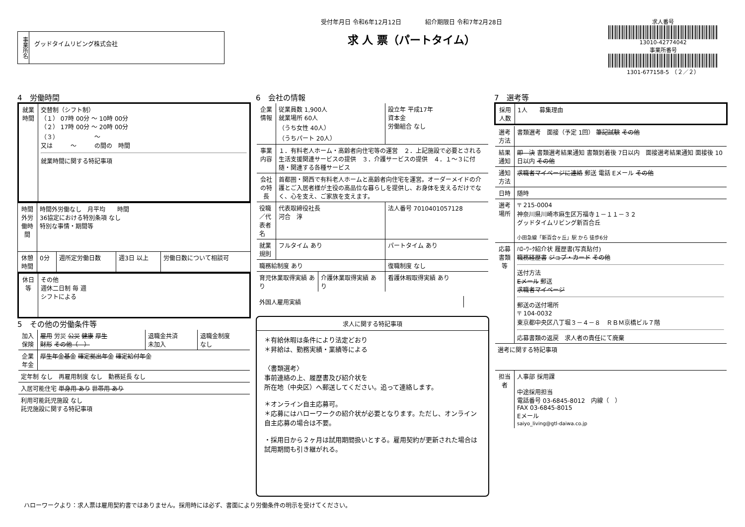事業所名
グッドタイムリビング株式会社
受付年月日 令和6年12月12日　　　　紹介期限日 令和7年2月28日
求 人 票（パートタイム）
求人番号
13010-42774042
事業所番号
1301-677158-5　（２／２）
4　労働時間
| 就業時間 | 交替制（シフト制） （１） 07時 00分 ～ 10時 00分 （２） 17時 00分 ～ 20時 00分 （３） ～ 又は ～ の間の 時間 就業時間に関する特記事項 |
| 時間外労働時間 | 時間外労働なし 月平均 時間 36協定における特別条項 なし 特別な事情・期間等 | | | |
| 休憩時間 | 0分 | 週所定労働日数 | 週3日 以上 | 労働日数について相談可 |
| 休日等 | その他 週休二日制 毎 週 シフトによる |
5　その他の労働条件等
| 加入保険 | 雇用 労災 公災 健康 厚生 財形 その他（ ） | 退職金共済 未加入 | 退職金制度 なし |
| 企業年金 | 厚生年金基金 確定拠出年金 確定給付年金 | | |
| 定年制 なし 再雇用制度 なし 勤務延長 なし | | | |
| 入居可能住宅 単身用 あり 世帯用 あり | | | |
| 利用可能託児施設 なし 託児施設に関する特記事項 | | | |
6　会社の情報
| 企業情報 | 従業員数 1,900人 就業場所 60人 （うち女性 40人） （うちパート 20人） | | 設立年 平成17年 資本金 労働組合 なし |
| 事業内容 | １．有料老人ホーム・高齢者向住宅等の運営 ２．上記施設で必要とされる生活支援関連サービスの提供 ３．介護サービスの提供 ４．１～３に付随・関連する各種サービス | | |
| 会社の特長 | 首都圏・関西で有料老人ホームと高齢者向住宅を運営。オーダーメイドの介護とご入居者様が主役の高品位な暮らしを提供し、お身体を支えるだけでなく、心を支え、ご家族を支えます。 | | |
| 役職／代表者名 | 代表取締役社長 河合 淳 | | 法人番号 7010401057128 |
| 就業規則 | フルタイム あり | | パートタイム あり |
| 職務給制度 あり | | | 復職制度 なし |
| 育児休業取得実績 あり | | 介護休業取得実績 あり | 看護休暇取得実績 あり |
| 外国人雇用実績 | |
求人に関する特記事項
＊有給休暇は条件により法定どおり
＊昇給は、勤務実績・業績等による
〈書類選考〉
事前連絡の上、履歴書及び紹介状を
所在地（中央区）へ郵送してください。追って連絡します。
＊オンライン自主応募可。
＊応募にはハローワークの紹介状が必要となります。ただし、オンライン自主応募の場合は不要。
・採用日から２ヶ月は試用期間扱いとする。雇用契約が更新された場合は試用期間も引き継がれる。
7　選考等
| 採用人数 | 1人 募集理由 |
| 選考方法 | 書類選考 面接（予定 1回） 筆記試験 その他 |
| 結果通知 | 即 決 書類選考結果通知 書類到着後 7日以内 面接選考結果通知 面接後 10日以内 その他 |
| 通知方法 | 求職者マイページに連絡 郵送 電話 Eメール その他 |
| 日時 | 随時 |
| 選考場所 | 〒 215-0004 神奈川県川崎市麻生区万福寺１－１１－３２ グッドタイムリビング新百合丘 小田急線「新百合ヶ丘」駅 から 徒歩6分 |
| 応募書類等 | ﾊﾛｰﾜｰｸ紹介状 履歴書(写真貼付) 職務経歴書 ジョブ・カード その他 送付方法 Eメール 郵送 求職者マイページ 郵送の送付場所 〒 104-0032 東京都中央区八丁堀３－４－８ ＲＢＭ京橋ビル７階 応募書類の返戻 求人者の責任にて廃棄 |
| 選考に関する特記事項 | |
| 担当者 | 人事部 採用課 中途採用担当 電話番号 03-6845-8012 内線（ ） FAX 03-6845-8015 Eメール saiyo_living@gtl-daiwa.co.jp |
ハローワークより：求人票は雇用契約書ではありません。採用時には必ず、書面により労働条件の明示を受けてください。